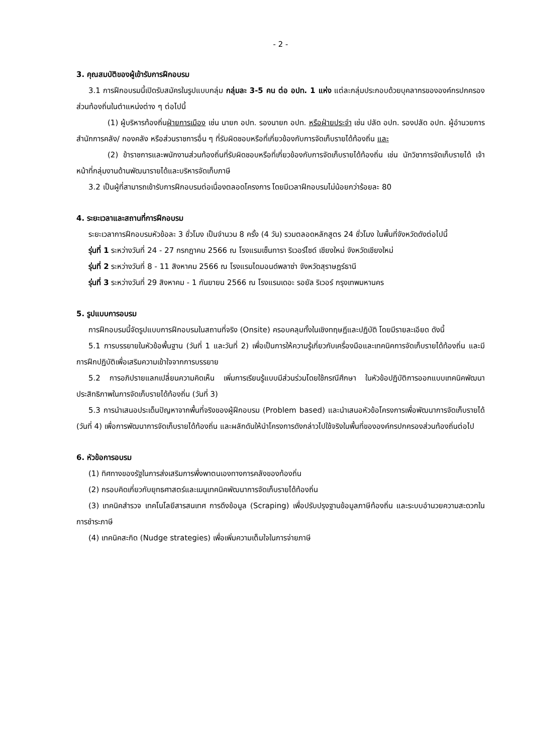- 2 -
3. คุณสมบัติของผู้เข้ารับการฝึกอบรม
3.1 การฝึกอบรมนี้เปิดรับสมัครในรูปแบบกลุ่ม กลุ่มละ 3-5 คน ต่อ อปท. 1 แห่ง แต่ละกลุ่มประกอบด้วยบุคลากรขององค์กรปกครองส่วนท้องถิ่นในตำแหน่งต่าง ๆ ต่อไปนี้
(1) ผู้บริหารท้องถิ่นฝ่ายการเมือง เช่น นายก อปท. รองนายก อปท. หรือฝ่ายประจำ เช่น ปลัด อปท. รองปลัด อปท. ผู้อำนวยการสำนักการคลัง/ กองคลัง หรือส่วนราชการอื่น ๆ ที่รับผิดชอบหรือที่เกี่ยวข้องกับการจัดเก็บรายได้ท้องถิ่น และ
(2) ข้าราชการและพนักงานส่วนท้องถิ่นที่รับผิดชอบหรือที่เกี่ยวข้องกับการจัดเก็บรายได้ท้องถิ่น เช่น นักวิชาการจัดเก็บรายได้ เจ้าหน้าที่กลุ่มงานด้านพัฒนารายได้และบริหารจัดเก็บภาษี
3.2 เป็นผู้ที่สามารถเข้ารับการฝึกอบรมต่อเนื่องตลอดโครงการ โดยมีเวลาฝึกอบรมไม่น้อยกว่าร้อยละ 80
4. ระยะเวลาและสถานที่การฝึกอบรม
ระยะเวลาการฝึกอบรมหัวข้อละ 3 ชั่วโมง เป็นจำนวน 8 ครั้ง (4 วัน) รวมตลอดหลักสูตร 24 ชั่วโมง ในพื้นที่จังหวัดดังต่อไปนี้
รุ่นที่ 1 ระหว่างวันที่ 24 - 27 กรกฎาคม 2566 ณ โรงแรมเซ็นทารา ริเวอร์ไซด์ เชียงใหม่ จังหวัดเชียงใหม่
รุ่นที่ 2 ระหว่างวันที่ 8 - 11 สิงหาคม 2566 ณ โรงแรมไดมอนด์พลาซ่า จังหวัดสุราษฎร์ธานี
รุ่นที่ 3 ระหว่างวันที่ 29 สิงหาคม - 1 กันยายน 2566 ณ โรงแรมเดอะ รอยัล ริเวอร์ กรุงเทพมหานคร
5. รูปแบบการอบรม
การฝึกอบรมนี้จัดรูปแบบการฝึกอบรมในสถานที่จริง (Onsite) ครอบคลุมทั้งในเชิงทฤษฎีและปฏิบัติ โดยมีรายละเอียด ดังนี้
5.1 การบรรยายในหัวข้อพื้นฐาน (วันที่ 1 และวันที่ 2) เพื่อเป็นการให้ความรู้เกี่ยวกับเครื่องมือและเทคนิคการจัดเก็บรายได้ท้องถิ่น และมีการฝึกปฏิบัติเพื่อเสริมความเข้าใจจากการบรรยาย
5.2 การอภิปรายแลกเปลี่ยนความคิดเห็น เพิ่มการเรียนรู้แบบมีส่วนร่วมโดยใช้กรณีศึกษา ในหัวข้อปฏิบัติการออกแบบเทคนิคพัฒนาประสิทธิภาพในการจัดเก็บรายได้ท้องถิ่น (วันที่ 3)
5.3 การนำเสนอประเด็นปัญหาจากพื้นที่จริงของผู้ฝึกอบรม (Problem based) และนำเสนอหัวข้อโครงการเพื่อพัฒนาการจัดเก็บรายได้ (วันที่ 4) เพื่อการพัฒนาการจัดเก็บรายได้ท้องถิ่น และผลักดันให้นำโครงการดังกล่าวไปใช้จริงในพื้นที่ขององค์กรปกครองส่วนท้องถิ่นต่อไป
6. หัวข้อการอบรม
(1) ทิศทางของรัฐในการส่งเสริมการพึ่งพาตนเองทางการคลังของท้องถิ่น
(2) กรอบคิดเกี่ยวกับยุทธศาสตร์และเมนูเทคนิคพัฒนาการจัดเก็บรายได้ท้องถิ่น
(3) เทคนิคสำรวจ เทคโนโลยีสารสนเทศ การดึงข้อมูล (Scraping) เพื่อปรับปรุงฐานข้อมูลภาษีท้องถิ่น และระบบอำนวยความสะดวกในการชำระภาษี
(4) เทคนิคสะกิด (Nudge strategies) เพื่อเพิ่มความเต็มใจในการจ่ายภาษี